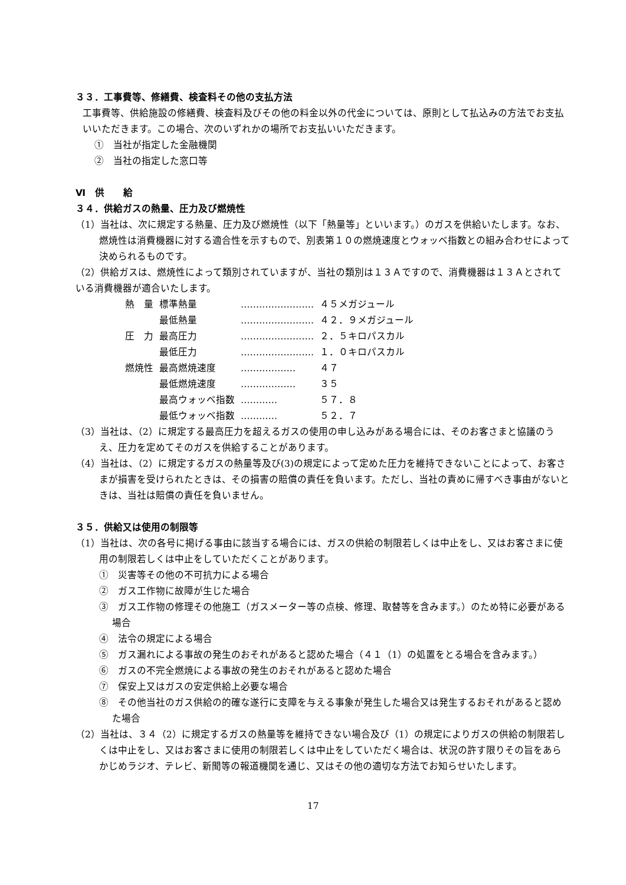３３．工事費等、修繕費、検査料その他の支払方法
工事費等、供給施設の修繕費、検査料及びその他の料金以外の代金については、原則として払込みの方法でお支払いいただきます。この場合、次のいずれかの場所でお支払いいただきます。
①　当社が指定した金融機関
②　当社の指定した窓口等
Ⅵ　供　　給
３４．供給ガスの熱量、圧力及び燃焼性
（1）当社は、次に規定する熱量、圧力及び燃焼性（以下「熱量等」といいます。）のガスを供給いたします。なお、燃焼性は消費機器に対する適合性を示すもので、別表第１０の燃焼速度とウォッベ指数との組み合わせによって決められるものです。
（2）供給ガスは、燃焼性によって類別されていますが、当社の類別は１３Ａですので、消費機器は１３Ａとされている消費機器が適合いたします。
| 熱 量 | 標準熱量 | …………………… | ４５メガジュール |
| | 最低熱量 | …………………… | ４２．９メガジュール |
| 圧 力 | 最高圧力 | …………………… | ２．５キロパスカル |
| | 最低圧力 | …………………… | １．０キロパスカル |
| 燃焼性 | 最高燃焼速度 | ……………… | ４７ |
| | 最低燃焼速度 | ……………… | ３５ |
| | 最高ウォッベ指数 | ………… | ５７．８ |
| | 最低ウォッベ指数 | ………… | ５２．７ |
（3）当社は、（2）に規定する最高圧力を超えるガスの使用の申し込みがある場合には、そのお客さまと協議のうえ、圧力を定めてそのガスを供給することがあります。
（4）当社は、（2）に規定するガスの熱量等及び(3)の規定によって定めた圧力を維持できないことによって、お客さまが損害を受けられたときは、その損害の賠償の責任を負います。ただし、当社の責めに帰すべき事由がないときは、当社は賠償の責任を負いません。
３５．供給又は使用の制限等
（1）当社は、次の各号に掲げる事由に該当する場合には、ガスの供給の制限若しくは中止をし、又はお客さまに使用の制限若しくは中止をしていただくことがあります。
①　災害等その他の不可抗力による場合
②　ガス工作物に故障が生じた場合
③　ガス工作物の修理その他施工（ガスメーター等の点検、修理、取替等を含みます。）のため特に必要がある場合
④　法令の規定による場合
⑤　ガス漏れによる事故の発生のおそれがあると認めた場合（４１（1）の処置をとる場合を含みます。）
⑥　ガスの不完全燃焼による事故の発生のおそれがあると認めた場合
⑦　保安上又はガスの安定供給上必要な場合
⑧　その他当社のガス供給の的確な遂行に支障を与える事象が発生した場合又は発生するおそれがあると認めた場合
（2）当社は、３４（2）に規定するガスの熱量等を維持できない場合及び（1）の規定によりガスの供給の制限若しくは中止をし、又はお客さまに使用の制限若しくは中止をしていただく場合は、状況の許す限りその旨をあらかじめラジオ、テレビ、新聞等の報道機関を通じ、又はその他の適切な方法でお知らせいたします。
17